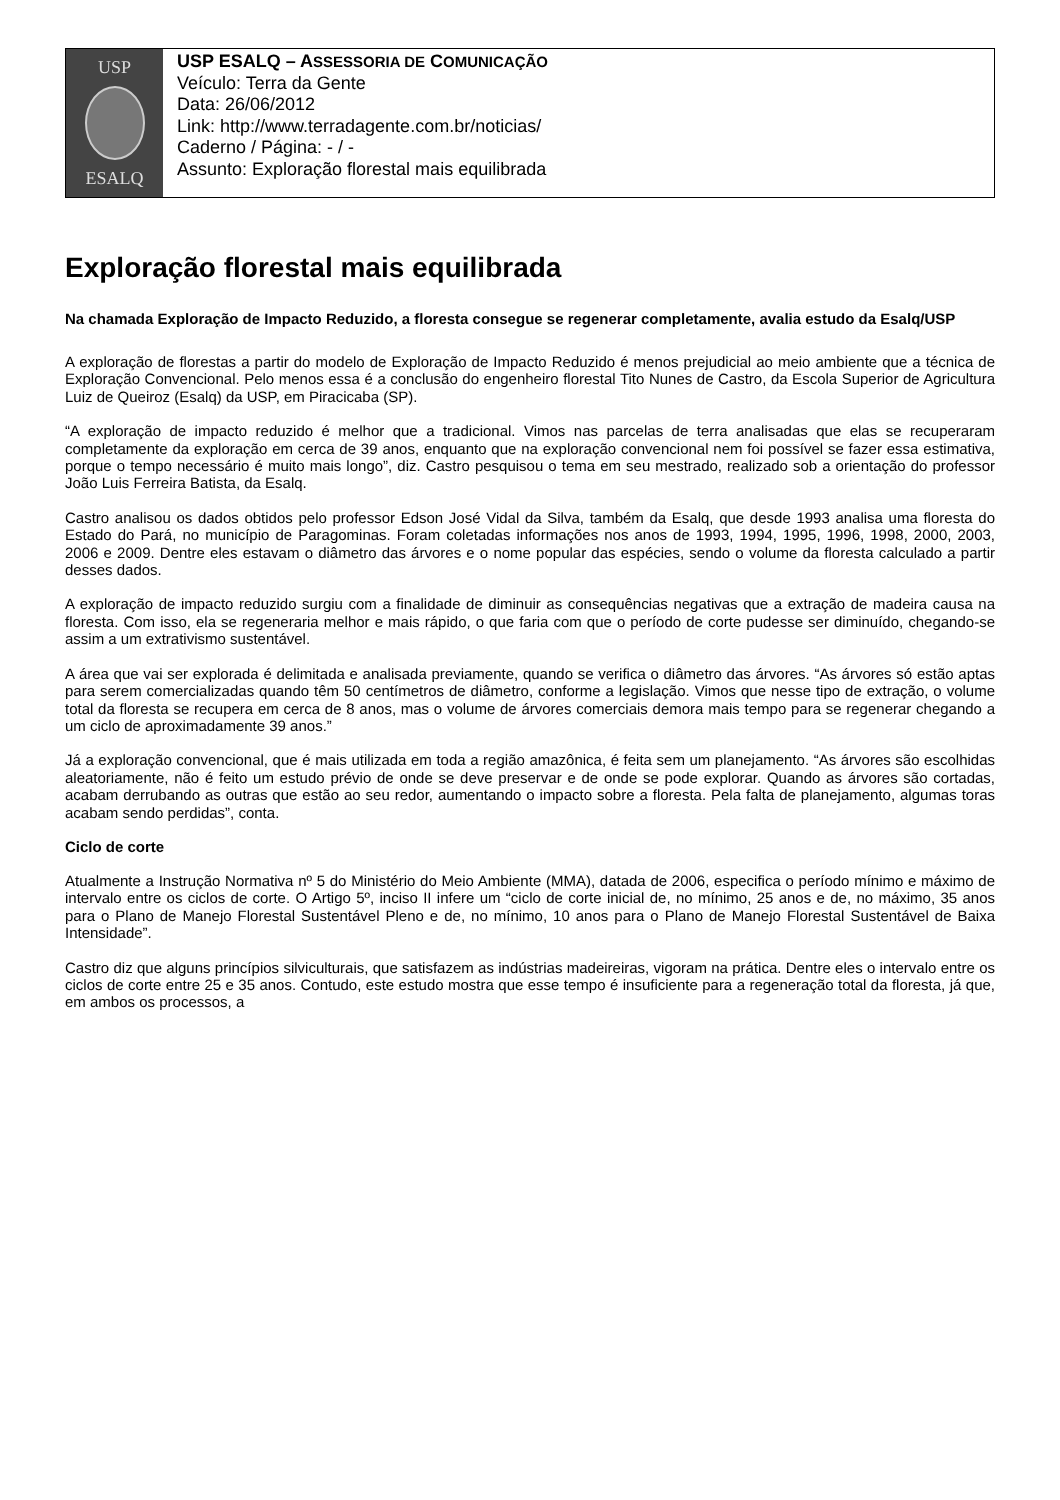USP
ESALQ
USP ESALQ – ASSESSORIA DE COMUNICAÇÃO
Veículo: Terra da Gente
Data: 26/06/2012
Link: http://www.terradagente.com.br/noticias/
Caderno / Página: - / -
Assunto: Exploração florestal mais equilibrada
Exploração florestal mais equilibrada
Na chamada Exploração de Impacto Reduzido, a floresta consegue se regenerar completamente, avalia estudo da Esalq/USP
A exploração de florestas a partir do modelo de Exploração de Impacto Reduzido é menos prejudicial ao meio ambiente que a técnica de Exploração Convencional. Pelo menos essa é a conclusão do engenheiro florestal Tito Nunes de Castro, da Escola Superior de Agricultura Luiz de Queiroz (Esalq) da USP, em Piracicaba (SP).
“A exploração de impacto reduzido é melhor que a tradicional. Vimos nas parcelas de terra analisadas que elas se recuperaram completamente da exploração em cerca de 39 anos, enquanto que na exploração convencional nem foi possível se fazer essa estimativa, porque o tempo necessário é muito mais longo”, diz. Castro pesquisou o tema em seu mestrado, realizado sob a orientação do professor João Luis Ferreira Batista, da Esalq.
Castro analisou os dados obtidos pelo professor Edson José Vidal da Silva, também da Esalq, que desde 1993 analisa uma floresta do Estado do Pará, no município de Paragominas. Foram coletadas informações nos anos de 1993, 1994, 1995, 1996, 1998, 2000, 2003, 2006 e 2009. Dentre eles estavam o diâmetro das árvores e o nome popular das espécies, sendo o volume da floresta calculado a partir desses dados.
A exploração de impacto reduzido surgiu com a finalidade de diminuir as consequências negativas que a extração de madeira causa na floresta. Com isso, ela se regeneraria melhor e mais rápido, o que faria com que o período de corte pudesse ser diminuído, chegando-se assim a um extrativismo sustentável.
A área que vai ser explorada é delimitada e analisada previamente, quando se verifica o diâmetro das árvores. “As árvores só estão aptas para serem comercializadas quando têm 50 centímetros de diâmetro, conforme a legislação. Vimos que nesse tipo de extração, o volume total da floresta se recupera em cerca de 8 anos, mas o volume de árvores comerciais demora mais tempo para se regenerar chegando a um ciclo de aproximadamente 39 anos.”
Já a exploração convencional, que é mais utilizada em toda a região amazônica, é feita sem um planejamento. “As árvores são escolhidas aleatoriamente, não é feito um estudo prévio de onde se deve preservar e de onde se pode explorar. Quando as árvores são cortadas, acabam derrubando as outras que estão ao seu redor, aumentando o impacto sobre a floresta. Pela falta de planejamento, algumas toras acabam sendo perdidas”, conta.
Ciclo de corte
Atualmente a Instrução Normativa nº 5 do Ministério do Meio Ambiente (MMA), datada de 2006, especifica o período mínimo e máximo de intervalo entre os ciclos de corte. O Artigo 5º, inciso II infere um “ciclo de corte inicial de, no mínimo, 25 anos e de, no máximo, 35 anos para o Plano de Manejo Florestal Sustentável Pleno e de, no mínimo, 10 anos para o Plano de Manejo Florestal Sustentável de Baixa Intensidade”.
Castro diz que alguns princípios silviculturais, que satisfazem as indústrias madeireiras, vigoram na prática. Dentre eles o intervalo entre os ciclos de corte entre 25 e 35 anos. Contudo, este estudo mostra que esse tempo é insuficiente para a regeneração total da floresta, já que, em ambos os processos, a